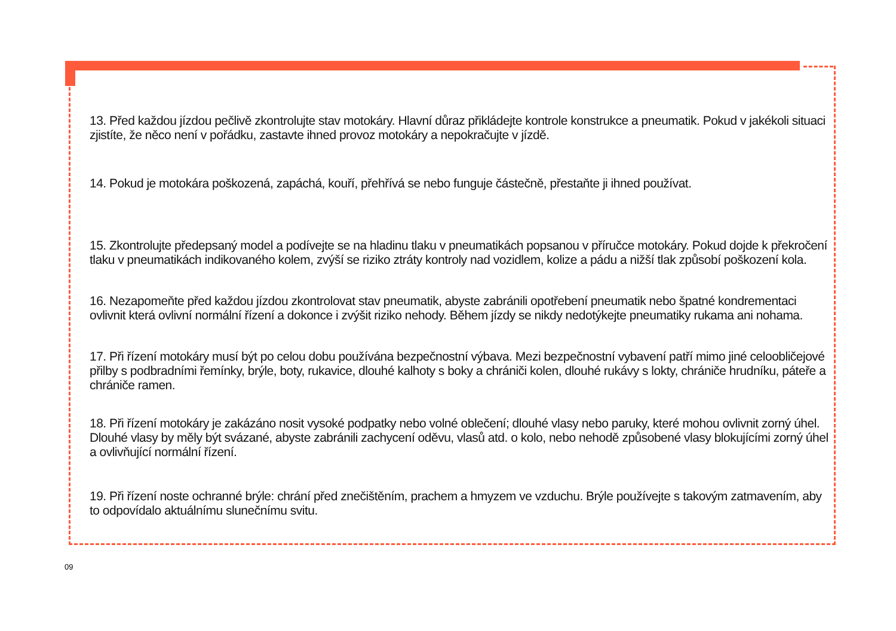13. Před každou jízdou pečlivě zkontrolujte stav motokáry. Hlavní důraz přikládejte kontrole konstrukce a pneumatik. Pokud v jakékoli situaci zjistíte, že něco není v pořádku, zastavte ihned provoz motokáry a nepokračujte v jízdě.
14. Pokud je motokára poškozená, zapáchá, kouří, přehřívá se nebo funguje částečně, přestaňte ji ihned používat.
15. Zkontrolujte předepsaný model a podívejte se na hladinu tlaku v pneumatikách popsanou v příručce motokáry. Pokud dojde k překročení tlaku v pneumatikách indikovaného kolem, zvýší se riziko ztráty kontroly nad vozidlem, kolize a pádu a nižší tlak způsobí poškození kola.
16. Nezapomeňte před každou jízdou zkontrolovat stav pneumatik, abyste zabránili opotřebení pneumatik nebo špatné kondrementaci ovlivnit která ovlivní normální řízení a dokonce i zvýšit riziko nehody. Během jízdy se nikdy nedotýkejte pneumatiky rukama ani nohama.
17. Při řízení motokáry musí být po celou dobu používána bezpečnostní výbava. Mezi bezpečnostní vybavení patří mimo jiné celoobličejové přilby s podbradními řemínky, brýle, boty, rukavice, dlouhé kalhoty s boky a chrániči kolen, dlouhé rukávy s lokty, chrániče hrudníku, páteře a chrániče ramen.
18. Při řízení motokáry je zakázáno nosit vysoké podpatky nebo volné oblečení; dlouhé vlasy nebo paruky, které mohou ovlivnit zorný úhel. Dlouhé vlasy by měly být svázané, abyste zabránili zachycení oděvu, vlasů atd. o kolo, nebo nehodě způsobené vlasy blokujícími zorný úhel a ovlivňující normální řízení.
19. Při řízení noste ochranné brýle: chrání před znečištěním, prachem a hmyzem ve vzduchu. Brýle používejte s takovým zatmavením, aby to odpovídalo aktuálnímu slunečnímu svitu.
09